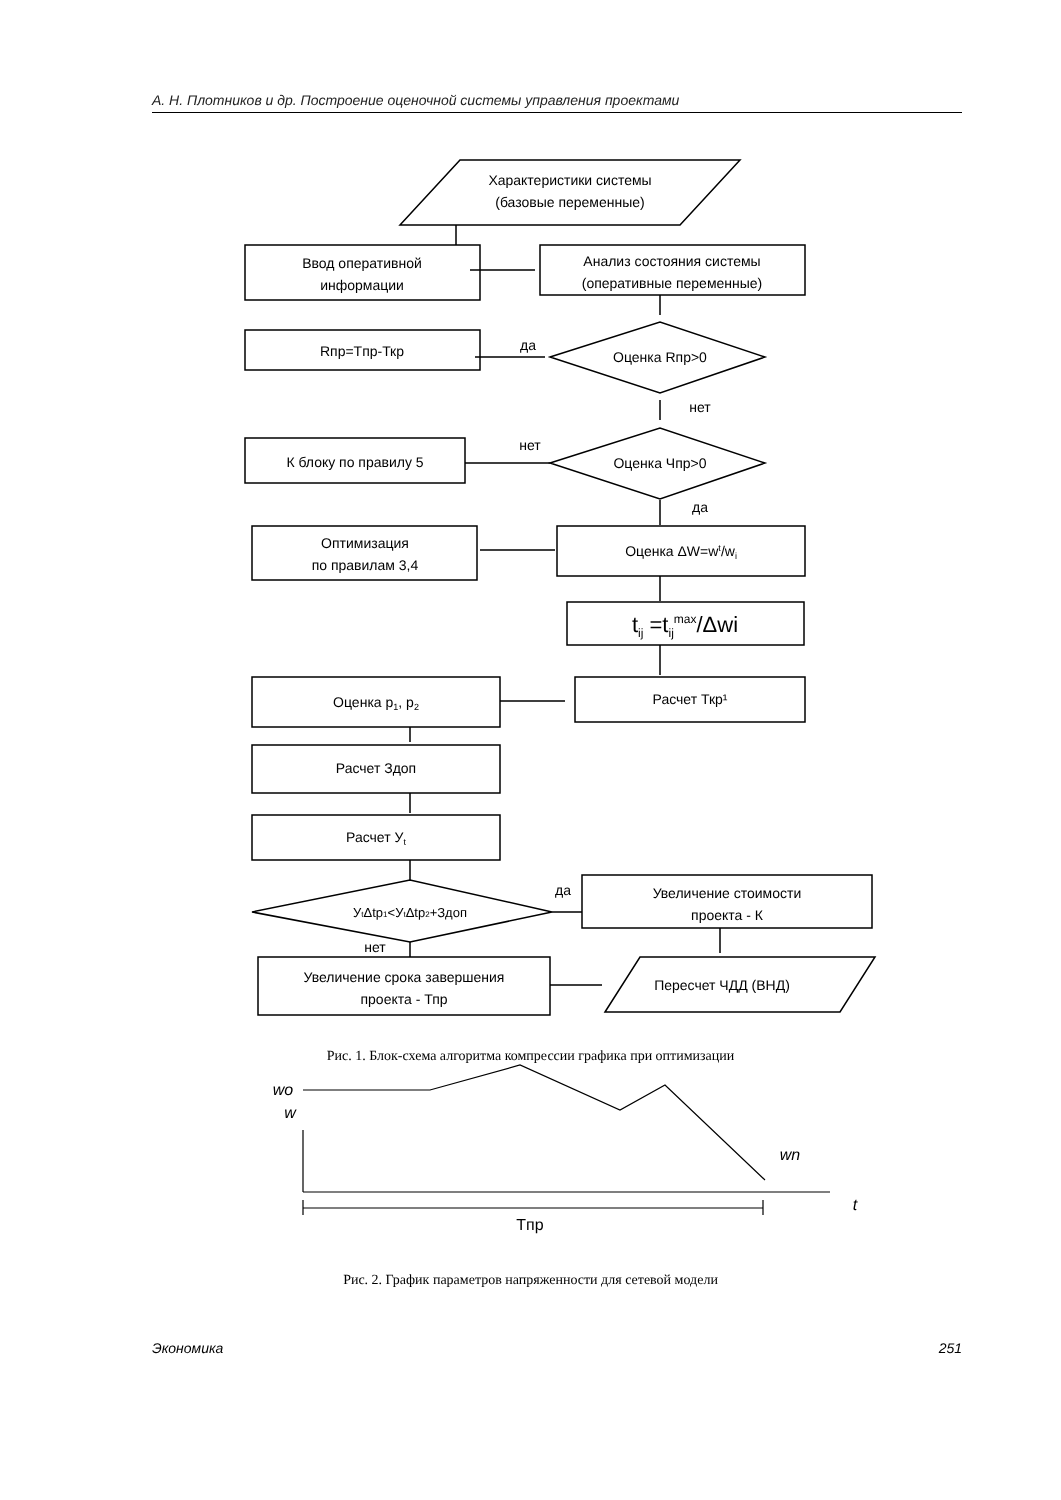А. Н. Плотников и др. Построение оценочной системы управления проектами
Характеристики системы
(базовые переменные)
Ввод оперативной
информации
Анализ состояния системы
(оперативные переменные)
Rпр=Tпр-Ткр
да
Оценка Rпр>0
нет
К блоку по правилу 5
нет
Оценка Чпр>0
да
Оптимизация
по правилам 3,4
Оценка ΔW=wt/wi
tij =tijmax/Δwi
Оценка p1, p2
Расчет Ткр¹
Расчет Здоп
Расчет Уt
УtΔtp1<УtΔtp2+Здоп
да
нет
Увеличение стоимости
проекта - К
Увеличение срока завершения
проекта - Тпр
Пересчет ЧДД (ВНД)
w
wo
wn
t
Tпр
Рис. 1. Блок-схема алгоритма компрессии графика при оптимизации
Рис. 2. График параметров напряженности для сетевой модели
Экономика 251